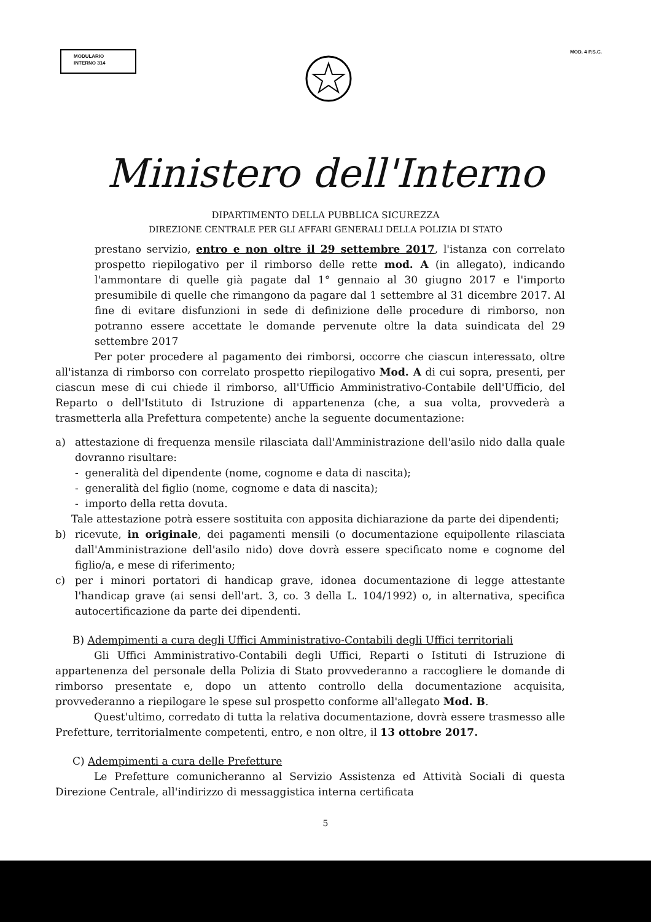MODULARIO
INTERNO 314
MOD. 4 P.S.C.
Ministero dell'Interno
DIPARTIMENTO DELLA PUBBLICA SICUREZZA
DIREZIONE CENTRALE PER GLI AFFARI GENERALI DELLA POLIZIA DI STATO
prestano servizio, entro e non oltre il 29 settembre 2017, l'istanza con correlato prospetto riepilogativo per il rimborso delle rette mod. A (in allegato), indicando l'ammontare di quelle già pagate dal 1° gennaio al 30 giugno 2017 e l'importo presumibile di quelle che rimangono da pagare dal 1 settembre al 31 dicembre 2017. Al fine di evitare disfunzioni in sede di definizione delle procedure di rimborso, non potranno essere accettate le domande pervenute oltre la data suindicata del 29 settembre 2017
Per poter procedere al pagamento dei rimborsi, occorre che ciascun interessato, oltre all'istanza di rimborso con correlato prospetto riepilogativo Mod. A di cui sopra, presenti, per ciascun mese di cui chiede il rimborso, all'Ufficio Amministrativo-Contabile dell'Ufficio, del Reparto o dell'Istituto di Istruzione di appartenenza (che, a sua volta, provvederà a trasmetterla alla Prefettura competente) anche la seguente documentazione:
a) attestazione di frequenza mensile rilasciata dall'Amministrazione dell'asilo nido dalla quale dovranno risultare:
- generalità del dipendente (nome, cognome e data di nascita);
- generalità del figlio (nome, cognome e data di nascita);
- importo della retta dovuta.
Tale attestazione potrà essere sostituita con apposita dichiarazione da parte dei dipendenti;
b) ricevute, in originale, dei pagamenti mensili (o documentazione equipollente rilasciata dall'Amministrazione dell'asilo nido) dove dovrà essere specificato nome e cognome del figlio/a, e mese di riferimento;
c) per i minori portatori di handicap grave, idonea documentazione di legge attestante l'handicap grave (ai sensi dell'art. 3, co. 3 della L. 104/1992) o, in alternativa, specifica autocertificazione da parte dei dipendenti.
B) Adempimenti a cura degli Uffici Amministrativo-Contabili degli Uffici territoriali
Gli Uffici Amministrativo-Contabili degli Uffici, Reparti o Istituti di Istruzione di appartenenza del personale della Polizia di Stato provvederanno a raccogliere le domande di rimborso presentate e, dopo un attento controllo della documentazione acquisita, provvederanno a riepilogare le spese sul prospetto conforme all'allegato Mod. B.
Quest'ultimo, corredato di tutta la relativa documentazione, dovrà essere trasmesso alle Prefetture, territorialmente competenti, entro, e non oltre, il 13 ottobre 2017.
C) Adempimenti a cura delle Prefetture
Le Prefetture comunicheranno al Servizio Assistenza ed Attività Sociali di questa Direzione Centrale, all'indirizzo di messaggistica interna certificata
5